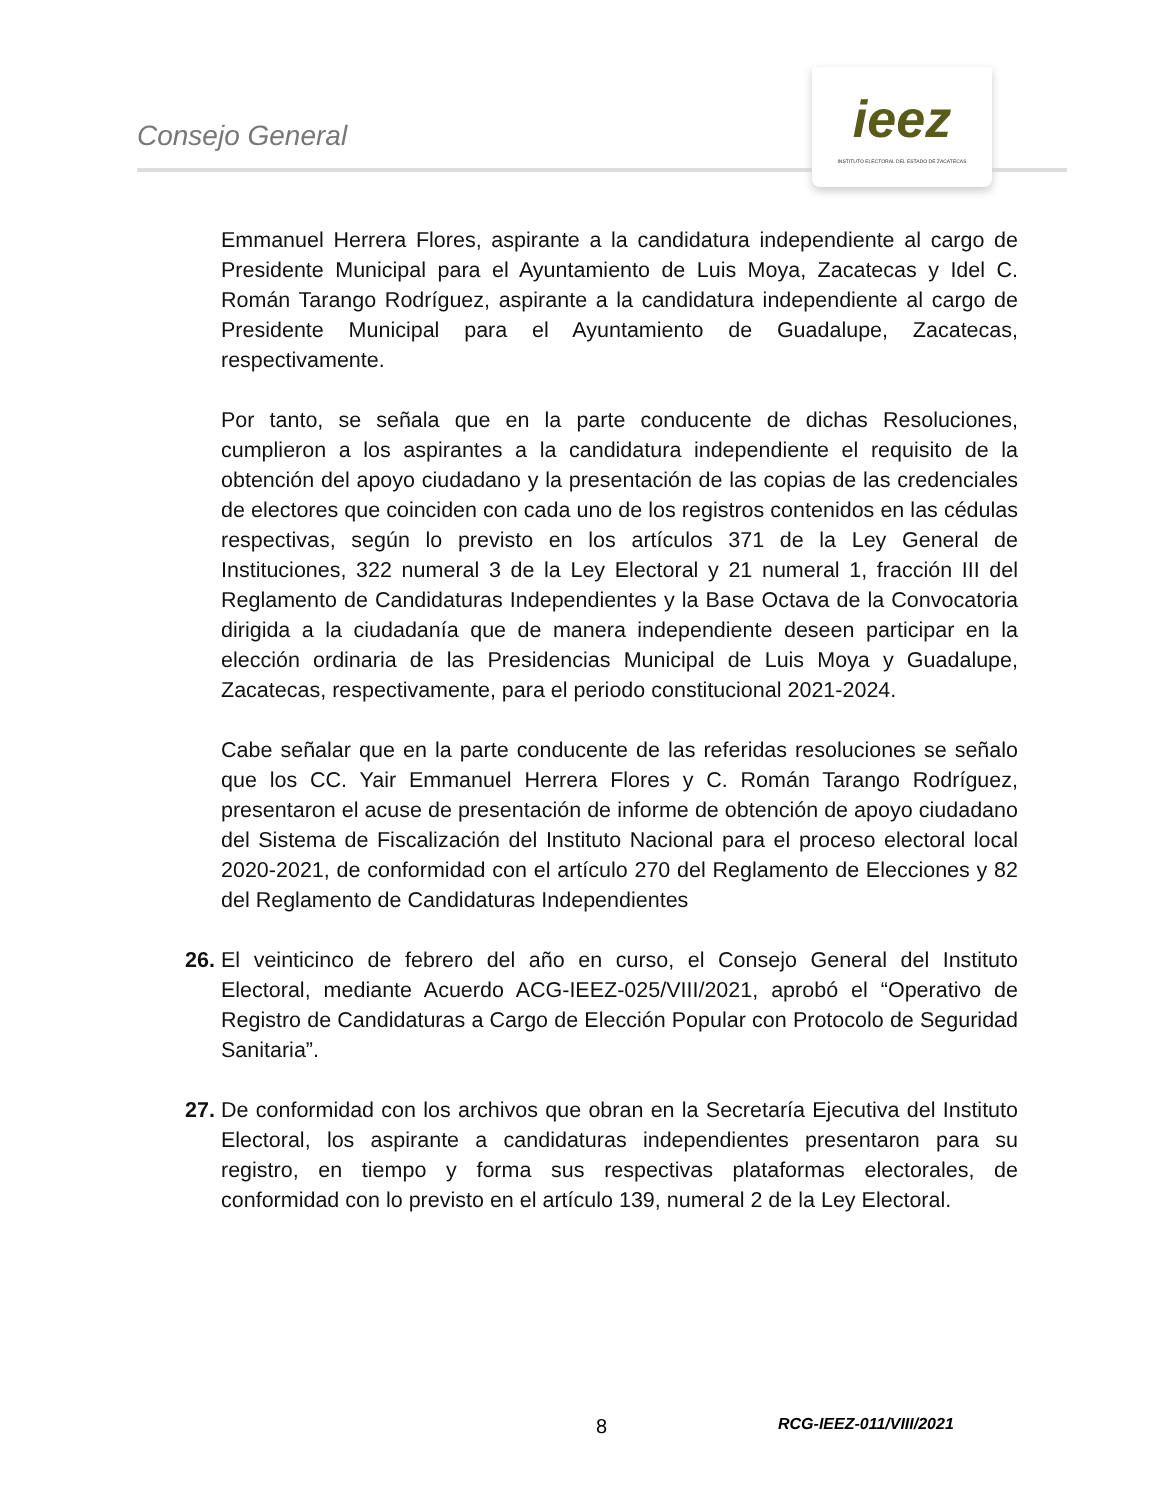Consejo General
ieez
INSTITUTO ELECTORAL DEL ESTADO DE ZACATECAS
Emmanuel Herrera Flores, aspirante a la candidatura independiente al cargo de Presidente Municipal para el Ayuntamiento de Luis Moya, Zacatecas y Idel C. Román Tarango Rodríguez, aspirante a la candidatura independiente al cargo de Presidente Municipal para el Ayuntamiento de Guadalupe, Zacatecas, respectivamente.
Por tanto, se señala que en la parte conducente de dichas Resoluciones, cumplieron a los aspirantes a la candidatura independiente el requisito de la obtención del apoyo ciudadano y la presentación de las copias de las credenciales de electores que coinciden con cada uno de los registros contenidos en las cédulas respectivas, según lo previsto en los artículos 371 de la Ley General de Instituciones, 322 numeral 3 de la Ley Electoral y 21 numeral 1, fracción III del Reglamento de Candidaturas Independientes y la Base Octava de la Convocatoria dirigida a la ciudadanía que de manera independiente deseen participar en la elección ordinaria de las Presidencias Municipal de Luis Moya y Guadalupe, Zacatecas, respectivamente, para el periodo constitucional 2021-2024.
Cabe señalar que en la parte conducente de las referidas resoluciones se señalo que los CC. Yair Emmanuel Herrera Flores y C. Román Tarango Rodríguez, presentaron el acuse de presentación de informe de obtención de apoyo ciudadano del Sistema de Fiscalización del Instituto Nacional para el proceso electoral local 2020-2021, de conformidad con el artículo 270 del Reglamento de Elecciones y 82 del Reglamento de Candidaturas Independientes
26. El veinticinco de febrero del año en curso, el Consejo General del Instituto Electoral, mediante Acuerdo ACG-IEEZ-025/VIII/2021, aprobó el “Operativo de Registro de Candidaturas a Cargo de Elección Popular con Protocolo de Seguridad Sanitaria”.
27. De conformidad con los archivos que obran en la Secretaría Ejecutiva del Instituto Electoral, los aspirante a candidaturas independientes presentaron para su registro, en tiempo y forma sus respectivas plataformas electorales, de conformidad con lo previsto en el artículo 139, numeral 2 de la Ley Electoral.
8 RCG-IEEZ-011/VIII/2021